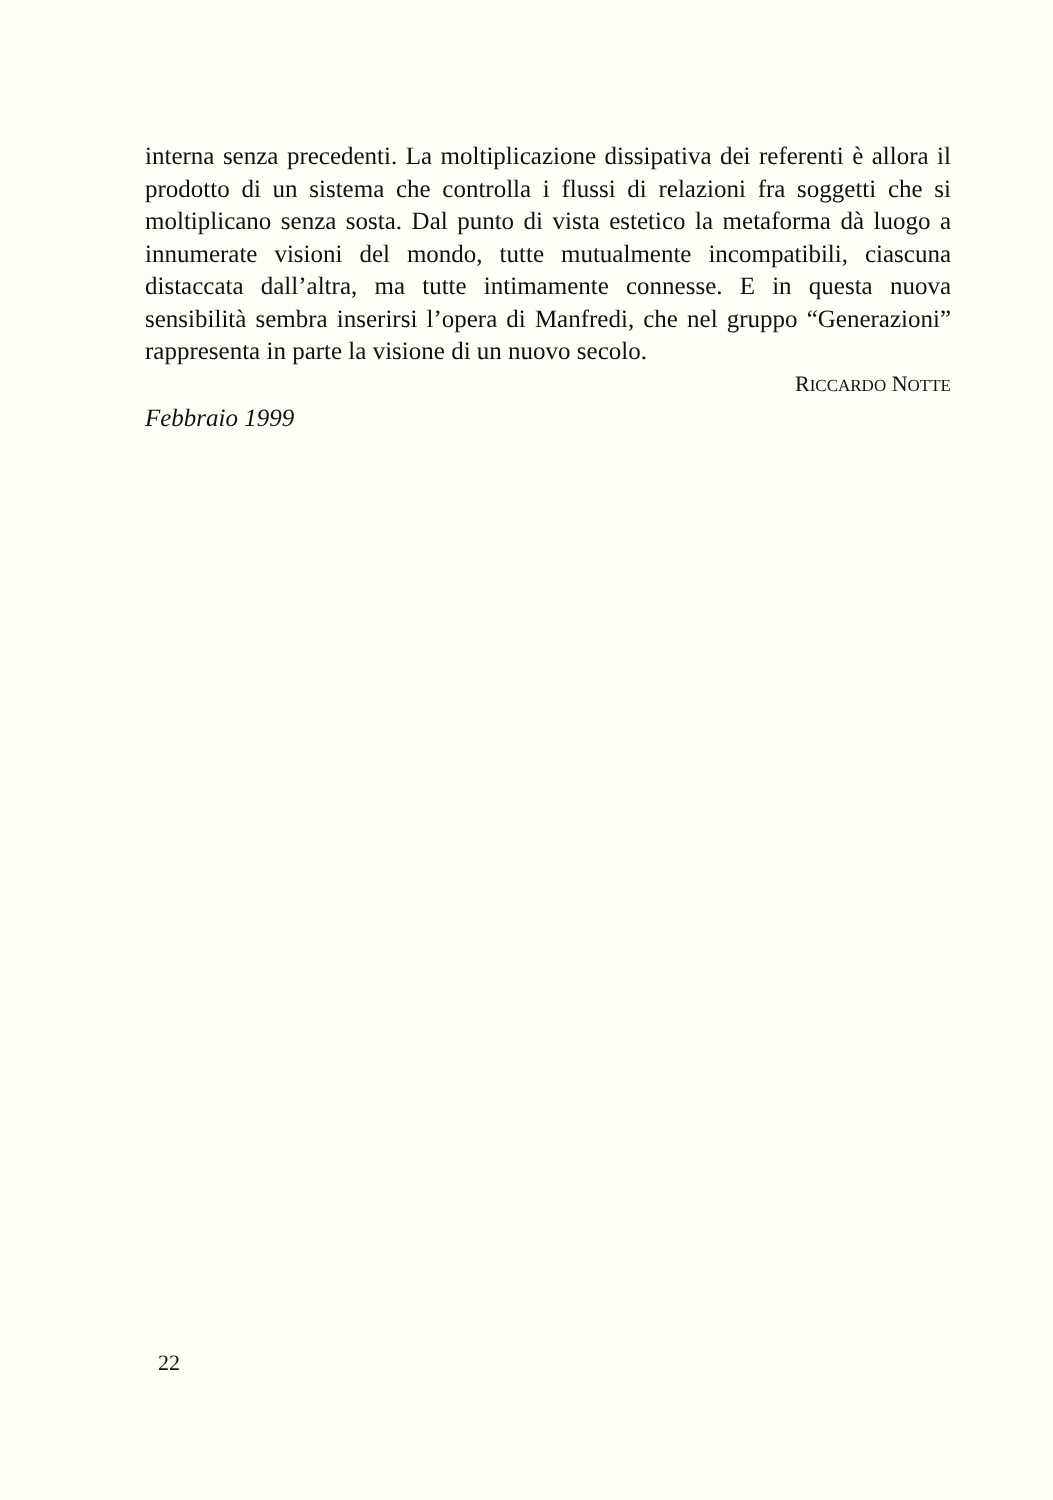interna senza precedenti. La moltiplicazione dissipativa dei referenti è allora il prodotto di un sistema che controlla i flussi di relazioni fra soggetti che si moltiplicano senza sosta. Dal punto di vista estetico la metaforma dà luogo a innumerate visioni del mondo, tutte mutualmente incompatibili, ciascuna distaccata dall’altra, ma tutte intimamente connesse. E in questa nuova sensibilità sembra inserirsi l’opera di Manfredi, che nel gruppo “Generazioni” rappresenta in parte la visione di un nuovo secolo.
RICCARDO NOTTE
Febbraio 1999
22